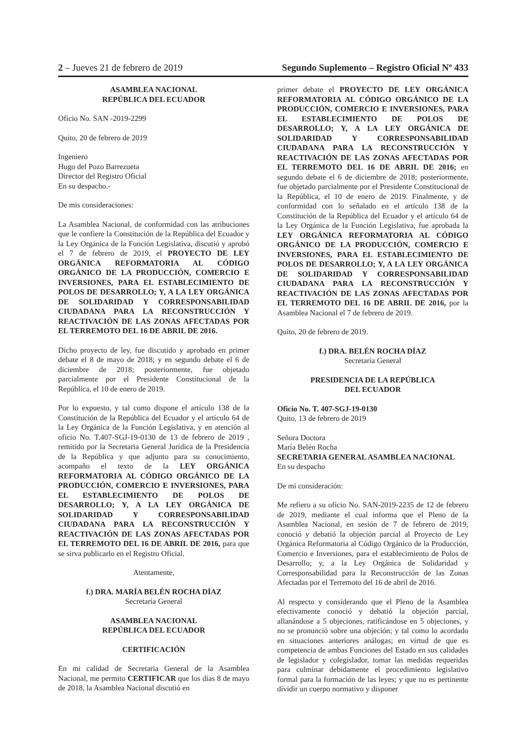2 – Jueves 21 de febrero de 2019 Segundo Suplemento – Registro Oficial Nº 433
ASAMBLEA NACIONAL
REPÚBLICA DEL ECUADOR
Oficio No. SAN -2019-2299
Quito, 20 de febrero de 2019
Ingeniero
Hugo del Pozo Barrezueta
Director del Registro Oficial
En su despacho.-
De mis consideraciones:
La Asamblea Nacional, de conformidad con las atribuciones que le confiere la Constitución de la República del Ecuador y la Ley Orgánica de la Función Legislativa, discutió y aprobó el 7 de febrero de 2019, el PROYECTO DE LEY ORGÁNICA REFORMATORIA AL CÓDIGO ORGÁNICO DE LA PRODUCCIÓN, COMERCIO E INVERSIONES, PARA EL ESTABLECIMIENTO DE POLOS DE DESARROLLO; Y, A LA LEY ORGÁNICA DE SOLIDARIDAD Y CORRESPONSABILIDAD CIUDADANA PARA LA RECONSTRUCCIÓN Y REACTIVACIÓN DE LAS ZONAS AFECTADAS POR EL TERREMOTO DEL 16 DE ABRIL DE 2016.
Dicho proyecto de ley, fue discutido y aprobado en primer debate el 8 de mayo de 2018; y en segundo debate el 6 de diciembre de 2018; posteriormente, fue objetado parcialmente por el Presidente Constitucional de la República, el 10 de enero de 2019.
Por lo expuesto, y tal como dispone el artículo 138 de la Constitución de la República del Ecuador y el artículo 64 de la Ley Orgánica de la Función Legislativa, y en atención al oficio No. T.407-SGJ-19-0130 de 13 de febrero de 2019 , remitido por la Secretaria General Jurídica de la Presidencia de la República y que adjunto para su conocimiento, acompaño el texto de la LEY ORGÁNICA REFORMATORIA AL CÓDIGO ORGÁNICO DE LA PRODUCCIÓN, COMERCIO E INVERSIONES, PARA EL ESTABLECIMIENTO DE POLOS DE DESARROLLO; Y, A LA LEY ORGÁNICA DE SOLIDARIDAD Y CORRESPONSABILIDAD CIUDADANA PARA LA RECONSTRUCCIÓN Y REACTIVACIÓN DE LAS ZONAS AFECTADAS POR EL TERREMOTO DEL 16 DE ABRIL DE 2016, para que se sirva publicarlo en el Registro Oficial.
Atentamente,
f.) DRA. MARÍA BELÉN ROCHA DÍAZ
Secretaria General
ASAMBLEA NACIONAL
REPÚBLICA DEL ECUADOR
CERTIFICACIÓN
En mi calidad de Secretaria General de la Asamblea Nacional, me permito CERTIFICAR que los días 8 de mayo de 2018, la Asamblea Nacional discutió en
primer debate el PROYECTO DE LEY ORGÁNICA REFORMATORIA AL CÓDIGO ORGÁNICO DE LA PRODUCCIÓN, COMERCIO E INVERSIONES, PARA EL ESTABLECIMIENTO DE POLOS DE DESARROLLO; Y, A LA LEY ORGÁNICA DE SOLIDARIDAD Y CORRESPONSABILIDAD CIUDADANA PARA LA RECONSTRUCCIÓN Y REACTIVACIÓN DE LAS ZONAS AFECTADAS POR EL TERREMOTO DEL 16 DE ABRIL DE 2016; en segundo debate el 6 de diciembre de 2018; posteriormente, fue objetado parcialmente por el Presidente Constitucional de la República, el 10 de enero de 2019. Finalmente, y de conformidad con lo señalado en el artículo 138 de la Constitución de la República del Ecuador y el artículo 64 de la Ley Orgánica de la Función Legislativa, fue aprobada la LEY ORGÁNICA REFORMATORIA AL CÓDIGO ORGÁNICO DE LA PRODUCCIÓN, COMERCIO E INVERSIONES, PARA EL ESTABLECIMIENTO DE POLOS DE DESARROLLO; Y, A LA LEY ORGÁNICA DE SOLIDARIDAD Y CORRESPONSABILIDAD CIUDADANA PARA LA RECONSTRUCCIÓN Y REACTIVACIÓN DE LAS ZONAS AFECTADAS POR EL TERREMOTO DEL 16 DE ABRIL DE 2016, por la Asamblea Nacional el 7 de febrero de 2019.
Quito, 20 de febrero de 2019.
f.) DRA. BELÉN ROCHA DÍAZ
Secretaria General
PRESIDENCIA DE LA REPÚBLICA
DEL ECUADOR
Oficio No. T. 407-SGJ-19-0130
Quito, 13 de febrero de 2019
Señora Doctora
María Belén Rocha
SECRETARIA GENERAL ASAMBLEA NACIONAL
En su despacho
De mi consideración:
Me refiero a su oficio No. SAN-2019-2235 de 12 de febrero de 2019, mediante el cual informa que el Pleno de la Asamblea Nacional, en sesión de 7 de febrero de 2019, conoció y debatió la objeción parcial al Proyecto de Ley Orgánica Reformatoria al Código Orgánico de la Producción, Comercio e Inversiones, para el establecimiento de Polos de Desarrollo; y, a la Ley Orgánica de Solidaridad y Corresponsabilidad para la Reconstrucción de las Zonas Afectadas por el Terremoto del 16 de abril de 2016.
Al respecto y considerando que el Pleno de la Asamblea efectivamente conoció y debatió la objeción parcial, allanándose a 5 objeciones, ratificándose en 5 objeciones, y no se pronunció sobre una objeción; y tal como lo acordado en situaciones anteriores análogas; en virtud de que es competencia de ambas Funciones del Estado en sus calidades de legislador y colegislador, tomar las medidas requeridas para culminar debidamente el procedimiento legislativo formal para la formación de las leyes; y que no es pertinente dividir un cuerpo normativo y disponer